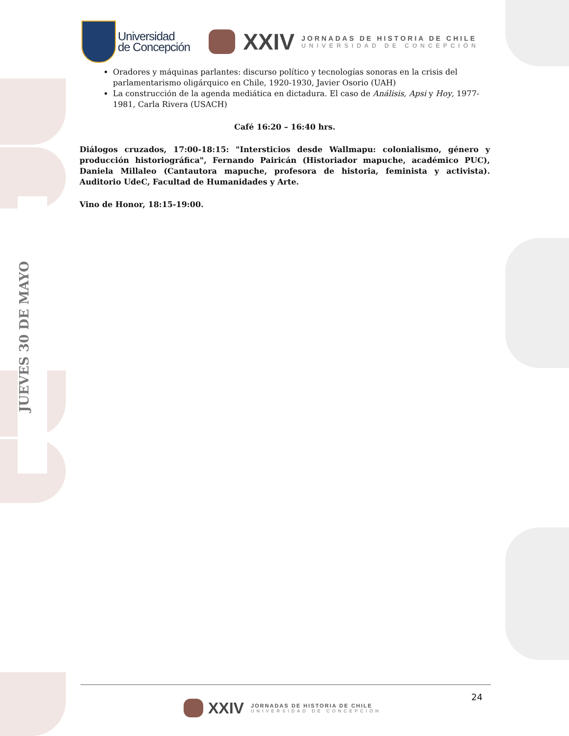JUEVES 30 DE MAYO
Universidad
de Concepción
XXIV
JORNADAS DE HISTORIA DE CHILE
UNIVERSIDAD DE CONCEPCIÓN
Oradores y máquinas parlantes: discurso político y tecnologías sonoras en la crisis del parlamentarismo oligárquico en Chile, 1920-1930, Javier Osorio (UAH)
La construcción de la agenda mediática en dictadura. El caso de Análisis, Apsi y Hoy, 1977-1981, Carla Rivera (USACH)
Café 16:20 – 16:40 hrs.
Diálogos cruzados, 17:00-18:15: "Intersticios desde Wallmapu: colonialismo, género y producción historiográfica", Fernando Pairicán (Historiador mapuche, académico PUC), Daniela Millaleo (Cantautora mapuche, profesora de historia, feminista y activista). Auditorio UdeC, Facultad de Humanidades y Arte.
Vino de Honor, 18:15-19:00.
24
XXIV
JORNADAS DE HISTORIA DE CHILE
UNIVERSIDAD DE CONCEPCIÓN